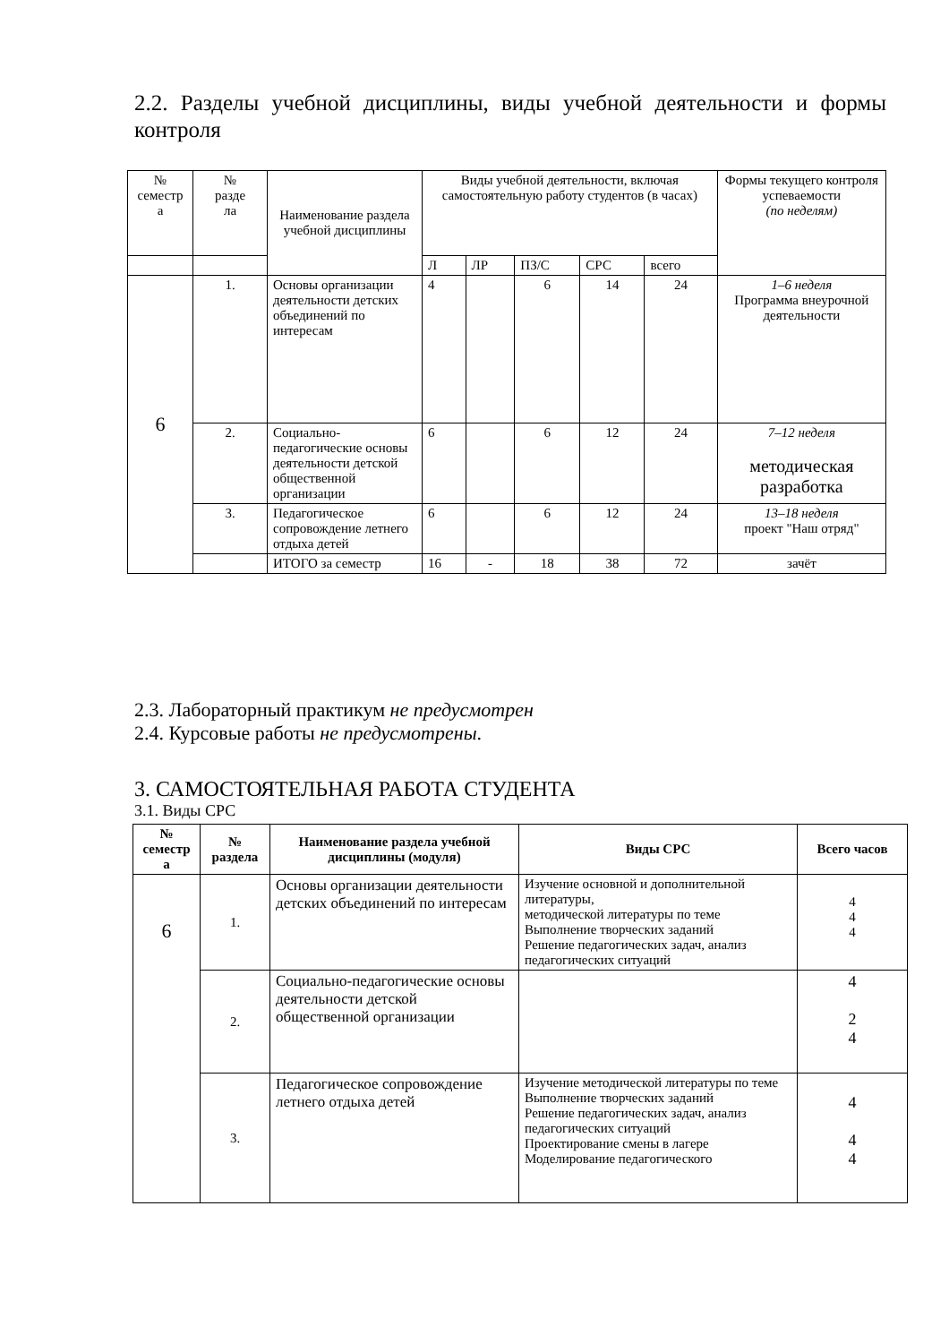2.2. Разделы учебной дисциплины, виды учебной деятельности и формы контроля
| № семестр а | № разде ла | Наименование раздела учебной дисциплины | Виды учебной деятельности, включая самостоятельную работу студентов (в часах) | | | | | Формы текущего контроля успеваемости (по неделям) |
| --- | --- | --- | --- | --- | --- | --- | --- | --- |
| | | | Л | ЛР | ПЗ/С | СРС | всего | |
| 6 | 1. | Основы организации деятельности детских объединений по интересам | 4 | | 6 | 14 | 24 | 1–6 неделя Программа внеурочной деятельности |
| | 2. | Социально-педагогические основы деятельности детской общественной организации | 6 | | 6 | 12 | 24 | 7–12 неделя методическая разработка |
| | 3. | Педагогическое сопровождение летнего отдыха детей | 6 | | 6 | 12 | 24 | 13–18 неделя проект "Наш отряд" |
| | | ИТОГО за семестр | 16 | - | 18 | 38 | 72 | зачёт |
2.3. Лабораторный практикум не предусмотрен
2.4. Курсовые работы не предусмотрены.
3. САМОСТОЯТЕЛЬНАЯ РАБОТА СТУДЕНТА
3.1. Виды СРС
| № семестр а | № раздела | Наименование раздела учебной дисциплины (модуля) | Виды СРС | Всего часов |
| --- | --- | --- | --- | --- |
| 6 | 1. | Основы организации деятельности детских объединений по интересам | Изучение основной и дополнительной литературы, методической литературы по теме Выполнение творческих заданий Решение педагогических задач, анализ педагогических ситуаций | 4 4 4 |
| | 2. | Социально-педагогические основы деятельности детской общественной организации | | 4 2 4 |
| | 3. | Педагогическое сопровождение летнего отдыха детей | Изучение методической литературы по теме Выполнение творческих заданий Решение педагогических задач, анализ педагогических ситуаций Проектирование смены в лагере Моделирование педагогического | 4 4 4 |